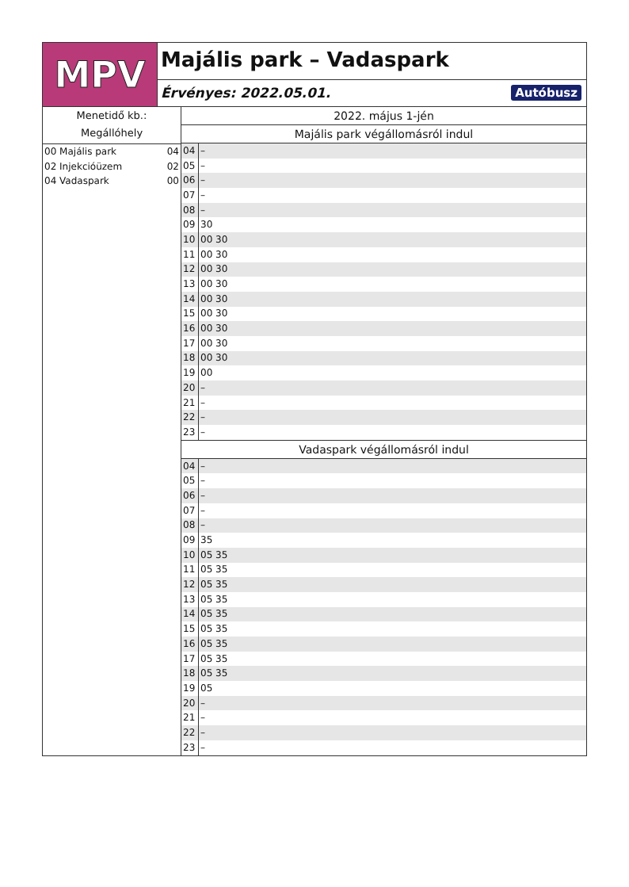MPV
Majális park – Vadaspark
Érvényes: 2022.05.01. Autóbusz
Menetidő kb.:
Megállóhely
00 Majális park 04
02 Injekcióüzem 02
04 Vadaspark 00
2022. május 1-jén
Majális park végállomásról indul
| 04 | – |
| 05 | – |
| 06 | – |
| 07 | – |
| 08 | – |
| 09 | 30 |
| 10 | 00 30 |
| 11 | 00 30 |
| 12 | 00 30 |
| 13 | 00 30 |
| 14 | 00 30 |
| 15 | 00 30 |
| 16 | 00 30 |
| 17 | 00 30 |
| 18 | 00 30 |
| 19 | 00 |
| 20 | – |
| 21 | – |
| 22 | – |
| 23 | – |
Vadaspark végállomásról indul
| 04 | – |
| 05 | – |
| 06 | – |
| 07 | – |
| 08 | – |
| 09 | 35 |
| 10 | 05 35 |
| 11 | 05 35 |
| 12 | 05 35 |
| 13 | 05 35 |
| 14 | 05 35 |
| 15 | 05 35 |
| 16 | 05 35 |
| 17 | 05 35 |
| 18 | 05 35 |
| 19 | 05 |
| 20 | – |
| 21 | – |
| 22 | – |
| 23 | – |